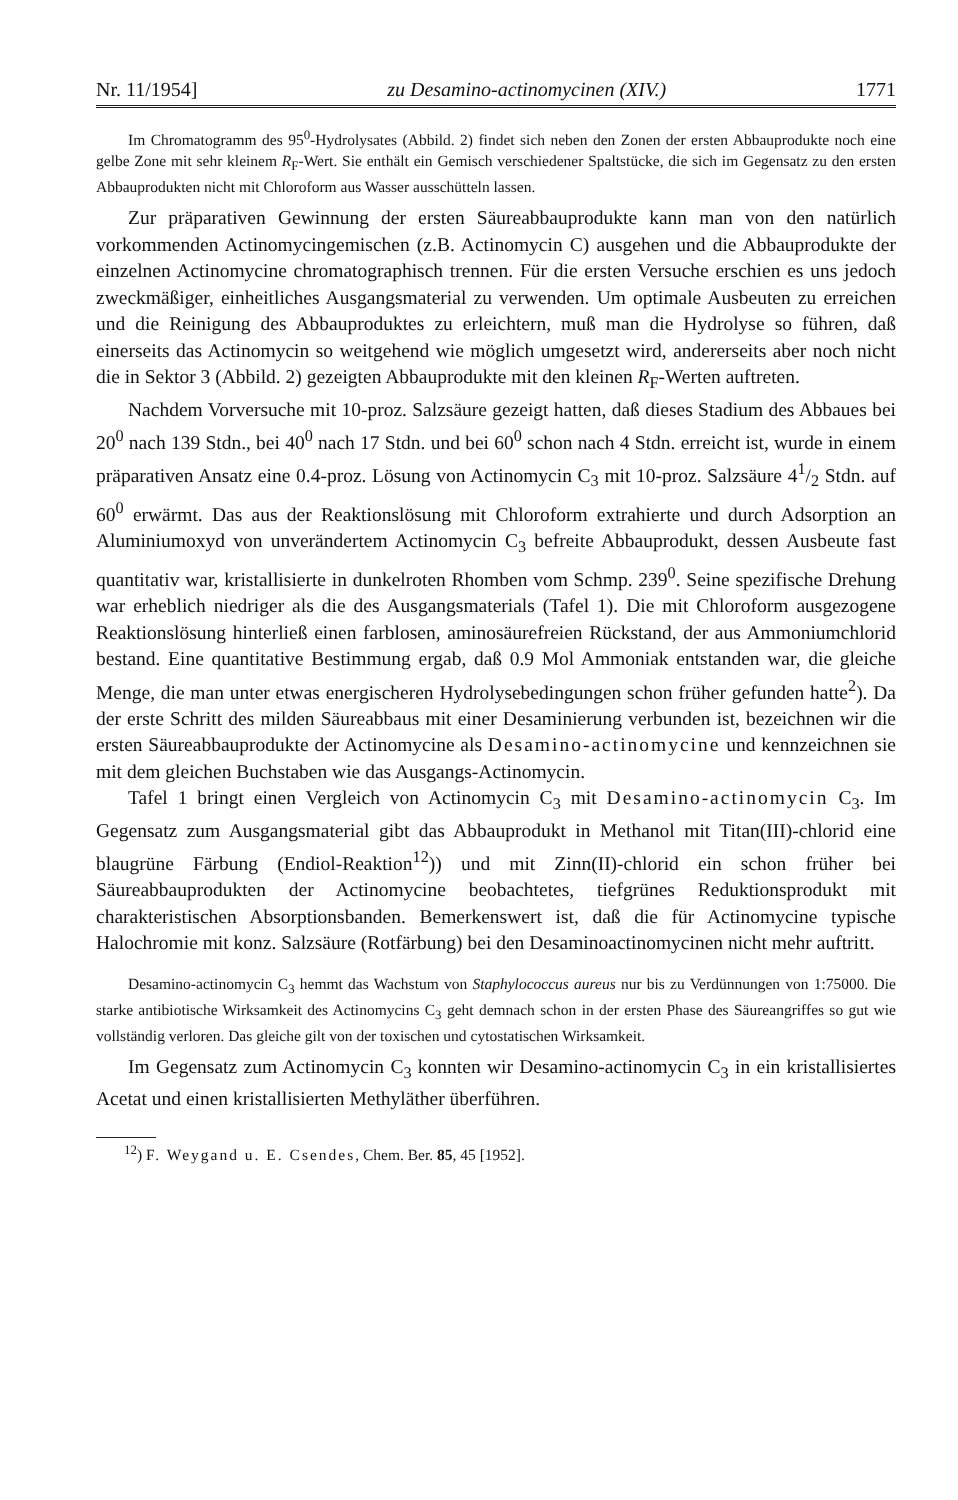Nr. 11/1954] zu Desamino-actinomycinen (XIV.) 1771
Im Chromatogramm des 95<sup>0</sup>-Hydrolysates (Abbild. 2) findet sich neben den Zonen der ersten Abbauprodukte noch eine gelbe Zone mit sehr kleinem R<sub>F</sub>-Wert. Sie enthält ein Gemisch verschiedener Spaltstücke, die sich im Gegensatz zu den ersten Abbauprodukten nicht mit Chloroform aus Wasser ausschütteln lassen.
Zur präparativen Gewinnung der ersten Säureabbauprodukte kann man von den natürlich vorkommenden Actinomycingemischen (z.B. Actinomycin C) ausgehen und die Abbauprodukte der einzelnen Actinomycine chromatographisch trennen. Für die ersten Versuche erschien es uns jedoch zweckmäßiger, einheitliches Ausgangsmaterial zu verwenden. Um optimale Ausbeuten zu erreichen und die Reinigung des Abbauproduktes zu erleichtern, muß man die Hydrolyse so führen, daß einerseits das Actinomycin so weitgehend wie möglich umgesetzt wird, andererseits aber noch nicht die in Sektor 3 (Abbild. 2) gezeigten Abbauprodukte mit den kleinen R<sub>F</sub>-Werten auftreten.
Nachdem Vorversuche mit 10-proz. Salzsäure gezeigt hatten, daß dieses Stadium des Abbaues bei 20<sup>0</sup> nach 139 Stdn., bei 40<sup>0</sup> nach 17 Stdn. und bei 60<sup>0</sup> schon nach 4 Stdn. erreicht ist, wurde in einem präparativen Ansatz eine 0.4-proz. Lösung von Actinomycin C<sub>3</sub> mit 10-proz. Salzsäure 41/2 Stdn. auf 60<sup>0</sup> erwärmt. Das aus der Reaktionslösung mit Chloroform extrahierte und durch Adsorption an Aluminiumoxyd von unverändertem Actinomycin C<sub>3</sub> befreite Abbauprodukt, dessen Ausbeute fast quantitativ war, kristallisierte in dunkelroten Rhomben vom Schmp. 239<sup>0</sup>. Seine spezifische Drehung war erheblich niedriger als die des Ausgangsmaterials (Tafel 1). Die mit Chloroform ausgezogene Reaktionslösung hinterließ einen farblosen, aminosäurefreien Rückstand, der aus Ammoniumchlorid bestand. Eine quantitative Bestimmung ergab, daß 0.9 Mol Ammoniak entstanden war, die gleiche Menge, die man unter etwas energischeren Hydrolysebedingungen schon früher gefunden hatte<sup>2</sup>). Da der erste Schritt des milden Säureabbaus mit einer Desaminierung verbunden ist, bezeichnen wir die ersten Säureabbauprodukte der Actinomycine als Desamino-actinomycine und kennzeichnen sie mit dem gleichen Buchstaben wie das Ausgangs-Actinomycin.
Tafel 1 bringt einen Vergleich von Actinomycin C<sub>3</sub> mit Desamino-actinomycin C<sub>3</sub>. Im Gegensatz zum Ausgangsmaterial gibt das Abbauprodukt in Methanol mit Titan(III)-chlorid eine blaugrüne Färbung (Endiol-Reaktion<sup>12</sup>)) und mit Zinn(II)-chlorid ein schon früher bei Säureabbauprodukten der Actinomycine beobachtetes, tiefgrünes Reduktionsprodukt mit charakteristischen Absorptionsbanden. Bemerkenswert ist, daß die für Actinomycine typische Halochromie mit konz. Salzsäure (Rotfärbung) bei den Desaminoactinomycinen nicht mehr auftritt.
Desamino-actinomycin C<sub>3</sub> hemmt das Wachstum von Staphylococcus aureus nur bis zu Verdünnungen von 1:75000. Die starke antibiotische Wirksamkeit des Actinomycins C<sub>3</sub> geht demnach schon in der ersten Phase des Säureangriffes so gut wie vollständig verloren. Das gleiche gilt von der toxischen und cytostatischen Wirksamkeit.
Im Gegensatz zum Actinomycin C<sub>3</sub> konnten wir Desamino-actinomycin C<sub>3</sub> in ein kristallisiertes Acetat und einen kristallisierten Methyläther überführen.
<sup>12</sup>) F. Weygand u. E. Csendes, Chem. Ber. 85, 45 [1952].